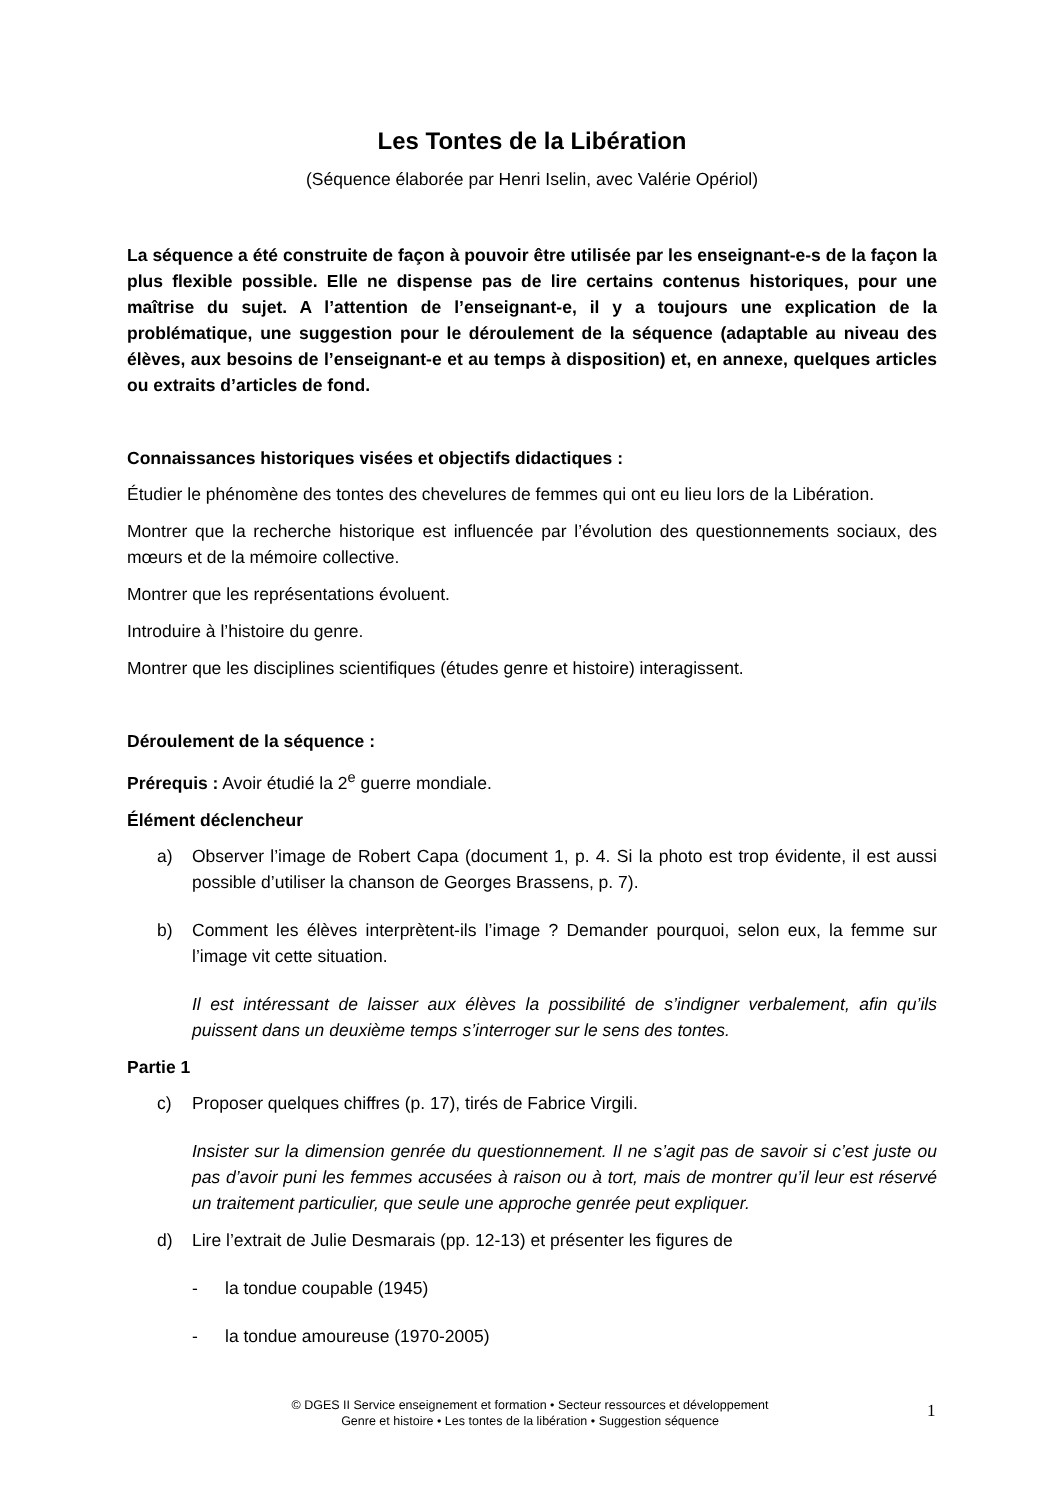Les Tontes de la Libération
(Séquence élaborée par Henri Iselin, avec Valérie Opériol)
La séquence a été construite de façon à pouvoir être utilisée par les enseignant-e-s de la façon la plus flexible possible. Elle ne dispense pas de lire certains contenus historiques, pour une maîtrise du sujet. A l’attention de l’enseignant-e, il y a toujours une explication de la problématique, une suggestion pour le déroulement de la séquence (adaptable au niveau des élèves, aux besoins de l’enseignant-e et au temps à disposition) et, en annexe, quelques articles ou extraits d’articles de fond.
Connaissances historiques visées et objectifs didactiques :
Étudier le phénomène des tontes des chevelures de femmes qui ont eu lieu lors de la Libération.
Montrer que la recherche historique est influencée par l’évolution des questionnements sociaux, des mœurs et de la mémoire collective.
Montrer que les représentations évoluent.
Introduire à l’histoire du genre.
Montrer que les disciplines scientifiques (études genre et histoire) interagissent.
Déroulement de la séquence :
Prérequis : Avoir étudié la 2<sup>e</sup> guerre mondiale.
Élément déclencheur
a) Observer l’image de Robert Capa (document 1, p. 4. Si la photo est trop évidente, il est aussi possible d’utiliser la chanson de Georges Brassens, p. 7).
b) Comment les élèves interprètent-ils l’image ? Demander pourquoi, selon eux, la femme sur l’image vit cette situation.
Il est intéressant de laisser aux élèves la possibilité de s’indigner verbalement, afin qu’ils puissent dans un deuxième temps s’interroger sur le sens des tontes.
Partie 1
c) Proposer quelques chiffres (p. 17), tirés de Fabrice Virgili.
Insister sur la dimension genrée du questionnement. Il ne s’agit pas de savoir si c’est juste ou pas d’avoir puni les femmes accusées à raison ou à tort, mais de montrer qu’il leur est réservé un traitement particulier, que seule une approche genrée peut expliquer.
d) Lire l’extrait de Julie Desmarais (pp. 12-13) et présenter les figures de
- la tondue coupable (1945)
- la tondue amoureuse (1970-2005)
© DGES II Service enseignement et formation • Secteur ressources et développement
Genre et histoire • Les tontes de la libération • Suggestion séquence
1